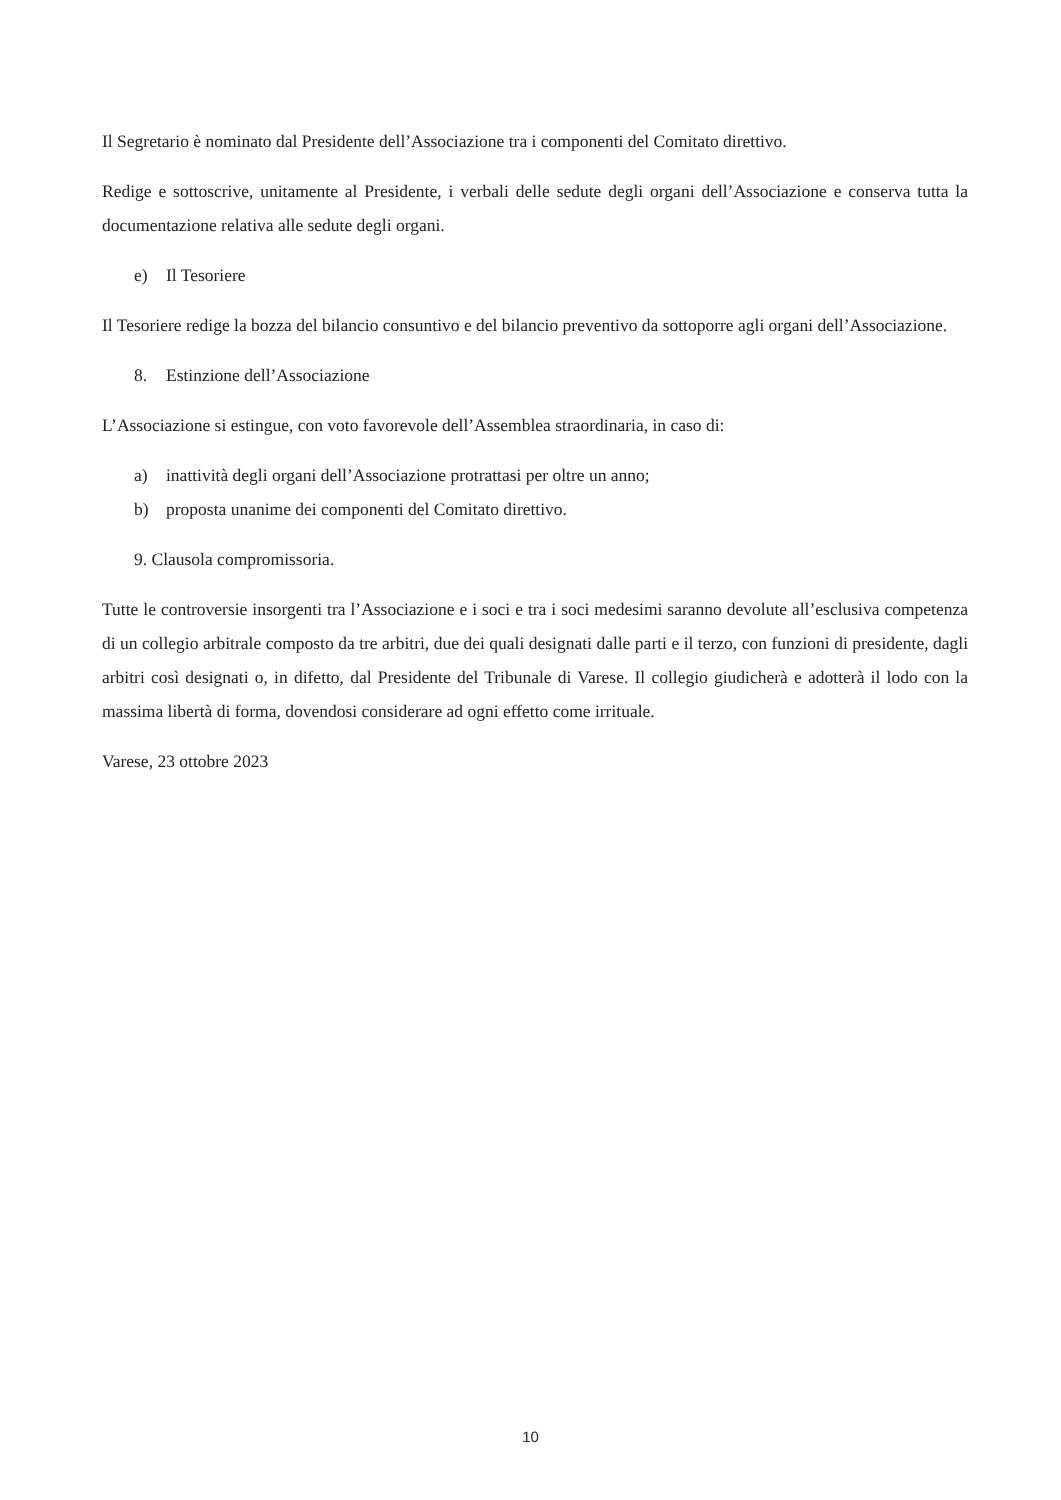Il Segretario è nominato dal Presidente dell’Associazione tra i componenti del Comitato direttivo.
Redige e sottoscrive, unitamente al Presidente, i verbali delle sedute degli organi dell’Associazione e conserva tutta la documentazione relativa alle sedute degli organi.
e) Il Tesoriere
Il Tesoriere redige la bozza del bilancio consuntivo e del bilancio preventivo da sottoporre agli organi dell’Associazione.
8. Estinzione dell’Associazione
L’Associazione si estingue, con voto favorevole dell’Assemblea straordinaria, in caso di:
a) inattività degli organi dell’Associazione protrattasi per oltre un anno;
b) proposta unanime dei componenti del Comitato direttivo.
9. Clausola compromissoria.
Tutte le controversie insorgenti tra l’Associazione e i soci e tra i soci medesimi saranno devolute all’esclusiva competenza di un collegio arbitrale composto da tre arbitri, due dei quali designati dalle parti e il terzo, con funzioni di presidente, dagli arbitri così designati o, in difetto, dal Presidente del Tribunale di Varese. Il collegio giudicherà e adotterà il lodo con la massima libertà di forma, dovendosi considerare ad ogni effetto come irrituale.
Varese, 23 ottobre 2023
10